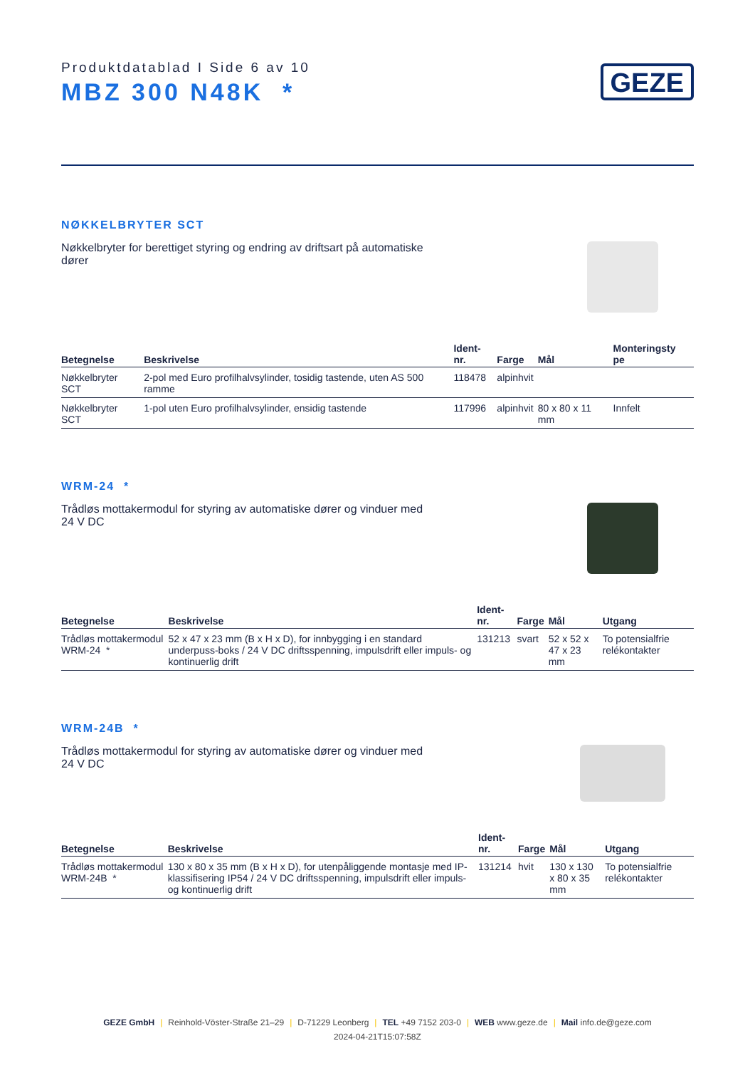Produktdatablad I Side 6 av 10
MBZ 300 N48K *
GEZE
NØKKELBRYTER SCT
Nøkkelbryter for berettiget styring og endring av driftsart på automatiske dører
| Betegnelse | Beskrivelse | Ident-nr. | Farge | Mål | Monteringsty pe |
| --- | --- | --- | --- | --- | --- |
| Nøkkelbryter SCT | 2-pol med Euro profilhalvsylinder, tosidig tastende, uten AS 500 ramme | 118478 | alpinhvit | | |
| Nøkkelbryter SCT | 1-pol uten Euro profilhalvsylinder, ensidig tastende | 117996 | alpinhvit | 80 x 80 x 11 mm | Innfelt |
WRM-24 *
Trådløs mottakermodul for styring av automatiske dører og vinduer med 24 V DC
| Betegnelse | Beskrivelse | Ident-nr. | Farge | Mål | Utgang |
| --- | --- | --- | --- | --- | --- |
| Trådløs mottakermodul WRM-24 * | 52 x 47 x 23 mm (B x H x D), for innbygging i en standard underpuss-boks / 24 V DC driftsspenning, impulsdrift eller impuls- og kontinuerlig drift | 131213 | svart | 52 x 52 x 47 x 23 mm | To potensialfrie relékontakter |
WRM-24B *
Trådløs mottakermodul for styring av automatiske dører og vinduer med 24 V DC
| Betegnelse | Beskrivelse | Ident-nr. | Farge | Mål | Utgang |
| --- | --- | --- | --- | --- | --- |
| Trådløs mottakermodul WRM-24B * | 130 x 80 x 35 mm (B x H x D), for utenpåliggende montasje med IP-klassifisering IP54 / 24 V DC driftsspenning, impulsdrift eller impuls- og kontinuerlig drift | 131214 | hvit | 130 x 130 x 80 x 35 mm | To potensialfrie relékontakter |
GEZE GmbH | Reinhold-Vöster-Straße 21–29 | D-71229 Leonberg | TEL +49 7152 203-0 | WEB www.geze.de | Mail info.de@geze.com
2024-04-21T15:07:58Z